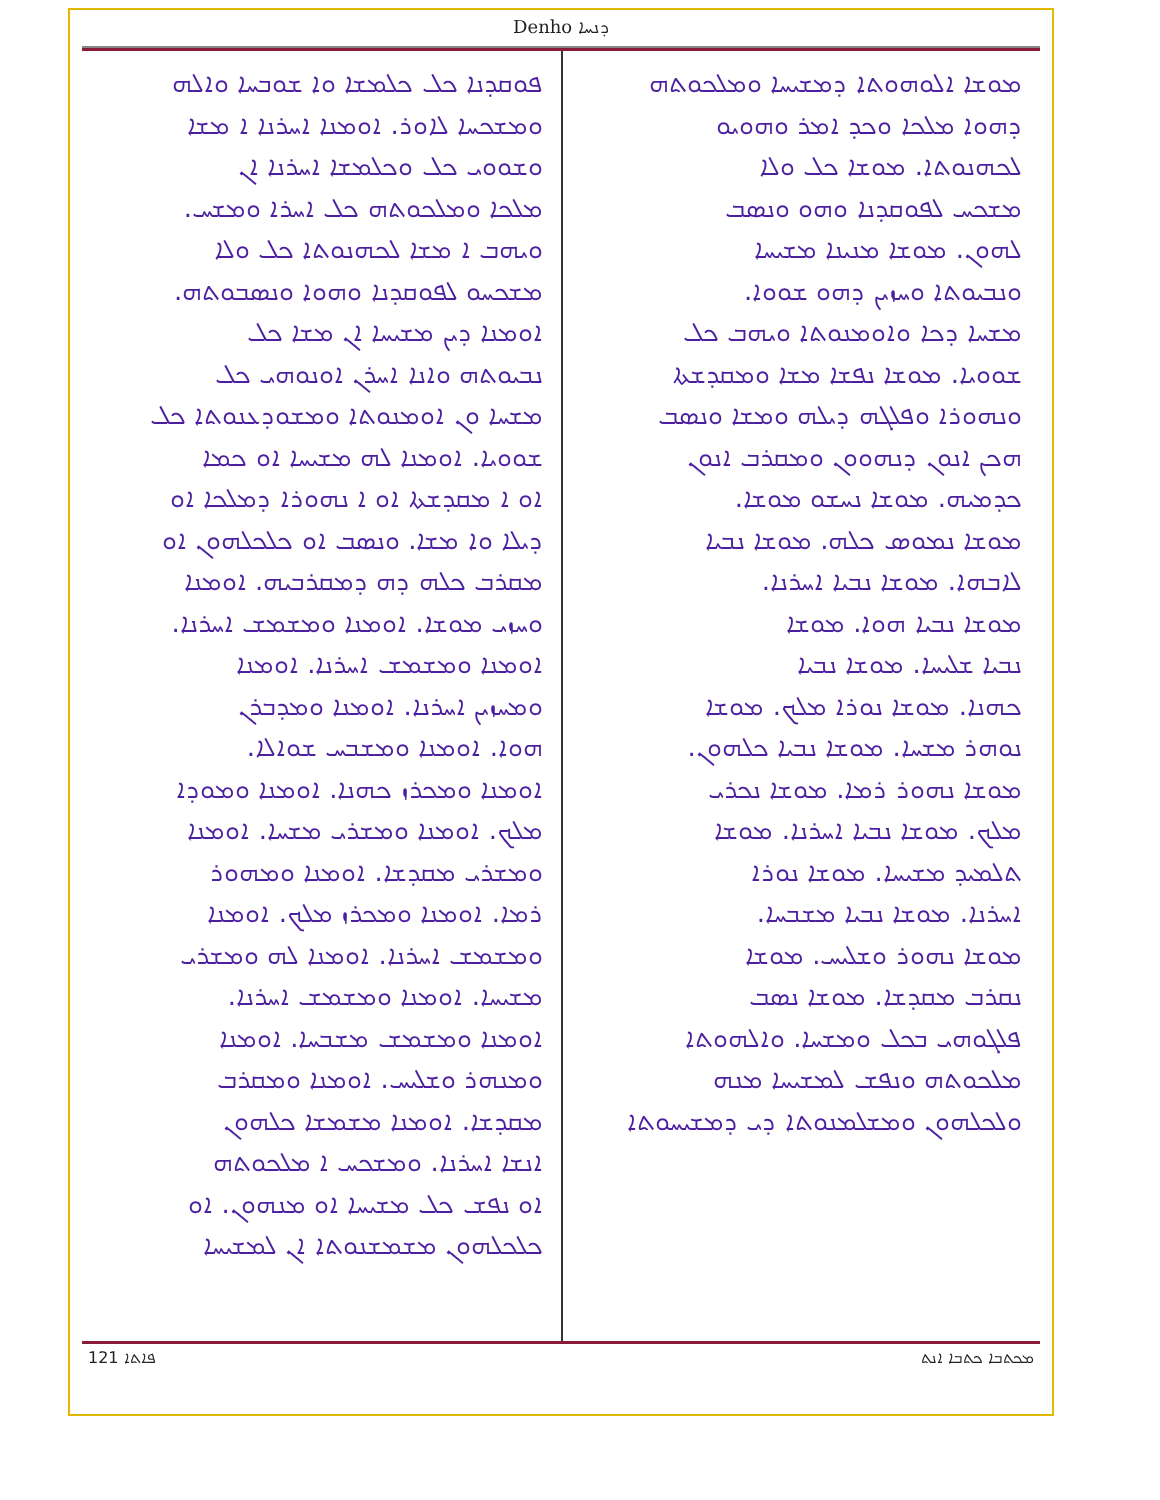Denho ܕܢܚܐ
ܡܘܫܐ ܐܠܘܗܘܬܐ ܕܡܫܝܚܐ ܘܡܠܟܘܬܗ
ܕܗܘܐ ܡܠܟܐ ܘܟܕ ܐܡܪ ܘܗܘܝܘ
ܠܟܗܢܘܬܐ. ܡܘܫܐ ܟܠ ܘܠܐ
ܡܫܟܚ ܠܦܘܩܕܢܐ ܘܗܘ ܘܢܣܒ
ܠܗܘܢ. ܡܘܫܐ ܡܢܝܢܐ ܡܫܝܚܐ
ܘܢܒܝܘܬܐ ܘܚܙܝܢ ܕܗܘ ܫܘܘܐ.
ܡܫܚܐ ܕܟܐ ܘܐܘܡܢܘܬܐ ܘܝܗܒ ܟܠ
ܫܘܘܝܐ. ܡܘܫܐ ܢܦܫܐ ܡܫܐ ܘܡܩܕܫܬܐ
ܘܢܗܘܪܐ ܘܦܠܓܗ ܕܝܠܗ ܘܡܫܐ ܘܢܣܒ
ܗܟܢ ܐܢܘܢ ܕܢܗܘܘܢ ܘܡܩܪܒ ܐܢܘܢ
ܟܕܡܝܗ. ܡܘܫܐ ܢܚܫܘ ܡܘܫܐ.
ܡܘܫܐ ܢܡܘܣ ܟܠܗ. ܡܘܫܐ ܢܒܝܐ
ܠܐܒܗܐ. ܡܘܫܐ ܢܒܝܐ ܐܚܪܢܐ.
ܡܘܫܐ ܢܒܝܐ ܗܘܐ. ܡܘܫܐ
ܢܒܝܐ ܫܠܝܚܐ. ܡܘܫܐ ܢܒܝܐ
ܟܗܢܐ. ܡܘܫܐ ܢܘܪܐ ܡܠܟ. ܡܘܫܐ
ܢܘܗܪ ܡܫܚܐ. ܡܘܫܐ ܢܒܝܐ ܟܠܗܘܢ.
ܡܘܫܐ ܢܗܘܪ ܪܡܐ. ܡܘܫܐ ܢܟܪܝ
ܡܠܟ. ܡܘܫܐ ܢܒܝܐ ܐܚܪܢܐ. ܡܘܫܐ
ܬܠܡܝܕ ܡܫܝܚܐ. ܡܘܫܐ ܢܘܪܐ
ܐܚܪܢܐ. ܡܘܫܐ ܢܒܝܐ ܡܫܒܚܐ.
ܡܘܫܐ ܢܗܘܪ ܘܫܠܝܚ. ܡܘܫܐ
ܢܩܪܒ ܡܩܕܫܐ. ܡܘܫܐ ܢܣܒ
ܦܠܓܘܗܝ ܒܟܠ ܘܡܫܚܐ. ܘܐܠܗܘܬܐ
ܡܠܟܘܬܗ ܘܢܦܫ ܠܡܫܝܚܐ ܡܢܗ
ܘܠܟܠܗܘܢ ܘܡܫܠܡܢܘܬܐ ܕܝ ܕܡܫܝܚܘܬܐ
ܦܘܩܕܢܐ ܟܠ ܟܠܡܫܐ ܘܐ ܫܘܒܚܐ ܘܐܠܗ
ܘܡܫܟܚܐ ܠܐܘܪ. ܐܘܡܢܐ ܐܚܪܢܐ ܐ ܡܫܐ
ܘܫܘܘܝ ܟܠ ܘܟܠܡܫܐ ܐܚܪܢܐ ܐܢ
ܡܠܟܐ ܘܡܠܟܘܬܗ ܟܠ ܐܚܪܐ ܘܡܫܚ.
ܘܝܗܒ ܐ ܡܫܐ ܠܟܗܢܘܬܐ ܟܠ ܘܠܐ
ܡܫܟܚܘ ܠܦܘܩܕܢܐ ܘܗܘܐ ܘܢܣܒܘܬܗ.
ܐܘܡܢܐ ܕܝܢ ܡܫܝܚܐ ܐܢ ܡܫܐ ܟܠ
ܢܒܝܘܬܗ ܘܐܢܐ ܐܚܪܢ ܐܘܢܘܗܝ ܟܠ
ܡܫܚܐ ܘܢ ܐܘܡܢܘܬܐ ܘܡܫܘܕܥܢܘܬܐ ܟܠ
ܫܘܘܝܐ. ܐܘܡܢܐ ܠܗ ܡܫܝܚܐ ܐܘ ܟܡܐ
ܐܘ ܐ ܡܩܕܫܬܐ ܐܘ ܐ ܢܗܘܪܐ ܕܡܠܟܐ ܐܘ
ܕܝܠܐ ܘܐ ܡܫܐ. ܘܢܣܒ ܐܘ ܟܠܟܠܗܘܢ ܐܘ
ܡܩܪܒ ܟܠܗ ܕܗ ܕܡܩܪܒܝܗ. ܐܘܡܢܐ
ܘܚܙܝ ܡܘܫܐ. ܐܘܡܢܐ ܘܡܫܡܫ ܐܚܪܢܐ.
ܐܘܡܢܐ ܘܡܫܡܫ ܐܚܪܢܐ. ܐܘܡܢܐ
ܘܡܚܙܝܢ ܐܚܪܢܐ. ܐܘܡܢܐ ܘܡܕܒܪܢ
ܗܘܐ. ܐܘܡܢܐ ܘܡܫܒܚ ܫܘܐܠܐ.
ܐܘܡܢܐ ܘܡܟܪܙ ܟܗܢܐ. ܐܘܡܢܐ ܘܡܘܕܐ
ܡܠܟ. ܐܘܡܢܐ ܘܡܫܪܝ ܡܫܚܐ. ܐܘܡܢܐ
ܘܡܫܪܝ ܡܩܕܫܐ. ܐܘܡܢܐ ܘܡܗܘܪ
ܪܡܐ. ܐܘܡܢܐ ܘܡܟܪܙ ܡܠܟ. ܐܘܡܢܐ
ܘܡܫܡܫ ܐܚܪܢܐ. ܐܘܡܢܐ ܠܗ ܘܡܫܪܝ
ܡܫܝܚܐ. ܐܘܡܢܐ ܘܡܫܡܫ ܐܚܪܢܐ.
ܐܘܡܢܐ ܘܡܫܡܫ ܡܫܒܚܐ. ܐܘܡܢܐ
ܘܡܢܗܪ ܘܫܠܝܚ. ܐܘܡܢܐ ܘܡܩܪܒ
ܡܩܕܫܐ. ܐܘܡܢܐ ܡܫܡܫܐ ܟܠܗܘܢ
ܐܢܫܐ ܐܚܪܢܐ. ܘܡܫܟܚ ܐ ܡܠܟܘܬܗ
ܐܘ ܢܦܫ ܟܠ ܡܫܝܚܐ ܐܘ ܡܢܗܘܢ. ܐܘ
ܟܠܟܠܗܘܢ ܡܫܡܫܢܘܬܐ ܐܢ ܠܡܫܝܚܐ
121 ܦܐܬܐ ܡܟܬܒܐ ܟܬܒܐ ܐܢܬ